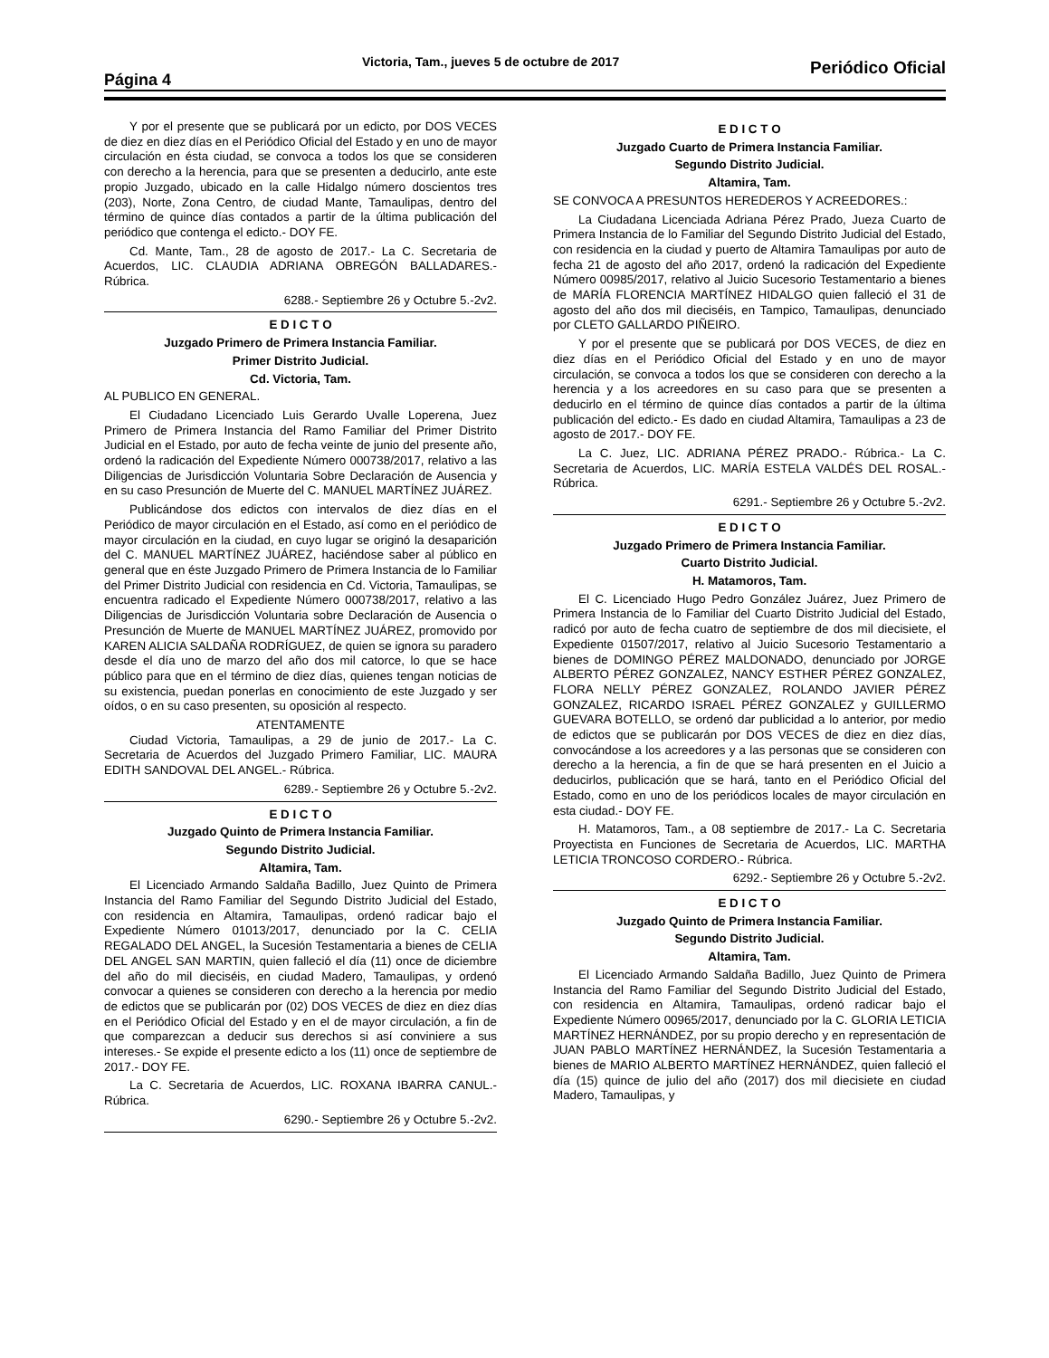Página 4
Victoria, Tam., jueves 5 de octubre de 2017
Periódico Oficial
Y por el presente que se publicará por un edicto, por DOS VECES de diez en diez días en el Periódico Oficial del Estado y en uno de mayor circulación en ésta ciudad, se convoca a todos los que se consideren con derecho a la herencia, para que se presenten a deducirlo, ante este propio Juzgado, ubicado en la calle Hidalgo número doscientos tres (203), Norte, Zona Centro, de ciudad Mante, Tamaulipas, dentro del término de quince días contados a partir de la última publicación del periódico que contenga el edicto.- DOY FE.
Cd. Mante, Tam., 28 de agosto de 2017.- La C. Secretaria de Acuerdos, LIC. CLAUDIA ADRIANA OBREGÓN BALLADARES.- Rúbrica.
6288.- Septiembre 26 y Octubre 5.-2v2.
E D I C T O
Juzgado Primero de Primera Instancia Familiar.
Primer Distrito Judicial.
Cd. Victoria, Tam.
AL PUBLICO EN GENERAL.
El Ciudadano Licenciado Luis Gerardo Uvalle Loperena, Juez Primero de Primera Instancia del Ramo Familiar del Primer Distrito Judicial en el Estado, por auto de fecha veinte de junio del presente año, ordenó la radicación del Expediente Número 000738/2017, relativo a las Diligencias de Jurisdicción Voluntaria Sobre Declaración de Ausencia y en su caso Presunción de Muerte del C. MANUEL MARTÍNEZ JUÁREZ.
Publicándose dos edictos con intervalos de diez días en el Periódico de mayor circulación en el Estado, así como en el periódico de mayor circulación en la ciudad, en cuyo lugar se originó la desaparición del C. MANUEL MARTÍNEZ JUÁREZ, haciéndose saber al público en general que en éste Juzgado Primero de Primera Instancia de lo Familiar del Primer Distrito Judicial con residencia en Cd. Victoria, Tamaulipas, se encuentra radicado el Expediente Número 000738/2017, relativo a las Diligencias de Jurisdicción Voluntaria sobre Declaración de Ausencia o Presunción de Muerte de MANUEL MARTÍNEZ JUÁREZ, promovido por KAREN ALICIA SALDAÑA RODRÍGUEZ, de quien se ignora su paradero desde el día uno de marzo del año dos mil catorce, lo que se hace público para que en el término de diez días, quienes tengan noticias de su existencia, puedan ponerlas en conocimiento de este Juzgado y ser oídos, o en su caso presenten, su oposición al respecto.
ATENTAMENTE
Ciudad Victoria, Tamaulipas, a 29 de junio de 2017.- La C. Secretaria de Acuerdos del Juzgado Primero Familiar, LIC. MAURA EDITH SANDOVAL DEL ANGEL.- Rúbrica.
6289.- Septiembre 26 y Octubre 5.-2v2.
E D I C T O
Juzgado Quinto de Primera Instancia Familiar.
Segundo Distrito Judicial.
Altamira, Tam.
El Licenciado Armando Saldaña Badillo, Juez Quinto de Primera Instancia del Ramo Familiar del Segundo Distrito Judicial del Estado, con residencia en Altamira, Tamaulipas, ordenó radicar bajo el Expediente Número 01013/2017, denunciado por la C. CELIA REGALADO DEL ANGEL, la Sucesión Testamentaria a bienes de CELIA DEL ANGEL SAN MARTIN, quien falleció el día (11) once de diciembre del año do mil dieciséis, en ciudad Madero, Tamaulipas, y ordenó convocar a quienes se consideren con derecho a la herencia por medio de edictos que se publicarán por (02) DOS VECES de diez en diez días en el Periódico Oficial del Estado y en el de mayor circulación, a fin de que comparezcan a deducir sus derechos si así conviniere a sus intereses.- Se expide el presente edicto a los (11) once de septiembre de 2017.- DOY FE.
La C. Secretaria de Acuerdos, LIC. ROXANA IBARRA CANUL.- Rúbrica.
6290.- Septiembre 26 y Octubre 5.-2v2.
E D I C T O
Juzgado Cuarto de Primera Instancia Familiar.
Segundo Distrito Judicial.
Altamira, Tam.
SE CONVOCA A PRESUNTOS HEREDEROS Y ACREEDORES.:
La Ciudadana Licenciada Adriana Pérez Prado, Jueza Cuarto de Primera Instancia de lo Familiar del Segundo Distrito Judicial del Estado, con residencia en la ciudad y puerto de Altamira Tamaulipas por auto de fecha 21 de agosto del año 2017, ordenó la radicación del Expediente Número 00985/2017, relativo al Juicio Sucesorio Testamentario a bienes de MARÍA FLORENCIA MARTÍNEZ HIDALGO quien falleció el 31 de agosto del año dos mil dieciséis, en Tampico, Tamaulipas, denunciado por CLETO GALLARDO PIÑEIRO.
Y por el presente que se publicará por DOS VECES, de diez en diez días en el Periódico Oficial del Estado y en uno de mayor circulación, se convoca a todos los que se consideren con derecho a la herencia y a los acreedores en su caso para que se presenten a deducirlo en el término de quince días contados a partir de la última publicación del edicto.- Es dado en ciudad Altamira, Tamaulipas a 23 de agosto de 2017.- DOY FE.
La C. Juez, LIC. ADRIANA PÉREZ PRADO.- Rúbrica.- La C. Secretaria de Acuerdos, LIC. MARÍA ESTELA VALDÉS DEL ROSAL.- Rúbrica.
6291.- Septiembre 26 y Octubre 5.-2v2.
E D I C T O
Juzgado Primero de Primera Instancia Familiar.
Cuarto Distrito Judicial.
H. Matamoros, Tam.
El C. Licenciado Hugo Pedro González Juárez, Juez Primero de Primera Instancia de lo Familiar del Cuarto Distrito Judicial del Estado, radicó por auto de fecha cuatro de septiembre de dos mil diecisiete, el Expediente 01507/2017, relativo al Juicio Sucesorio Testamentario a bienes de DOMINGO PÉREZ MALDONADO, denunciado por JORGE ALBERTO PÉREZ GONZALEZ, NANCY ESTHER PÉREZ GONZALEZ, FLORA NELLY PÉREZ GONZALEZ, ROLANDO JAVIER PÉREZ GONZALEZ, RICARDO ISRAEL PÉREZ GONZALEZ y GUILLERMO GUEVARA BOTELLO, se ordenó dar publicidad a lo anterior, por medio de edictos que se publicarán por DOS VECES de diez en diez días, convocándose a los acreedores y a las personas que se consideren con derecho a la herencia, a fin de que se hará presenten en el Juicio a deducirlos, publicación que se hará, tanto en el Periódico Oficial del Estado, como en uno de los periódicos locales de mayor circulación en esta ciudad.- DOY FE.
H. Matamoros, Tam., a 08 septiembre de 2017.- La C. Secretaria Proyectista en Funciones de Secretaria de Acuerdos, LIC. MARTHA LETICIA TRONCOSO CORDERO.- Rúbrica.
6292.- Septiembre 26 y Octubre 5.-2v2.
E D I C T O
Juzgado Quinto de Primera Instancia Familiar.
Segundo Distrito Judicial.
Altamira, Tam.
El Licenciado Armando Saldaña Badillo, Juez Quinto de Primera Instancia del Ramo Familiar del Segundo Distrito Judicial del Estado, con residencia en Altamira, Tamaulipas, ordenó radicar bajo el Expediente Número 00965/2017, denunciado por la C. GLORIA LETICIA MARTÍNEZ HERNÁNDEZ, por su propio derecho y en representación de JUAN PABLO MARTÍNEZ HERNÁNDEZ, la Sucesión Testamentaria a bienes de MARIO ALBERTO MARTÍNEZ HERNÁNDEZ, quien falleció el día (15) quince de julio del año (2017) dos mil diecisiete en ciudad Madero, Tamaulipas, y